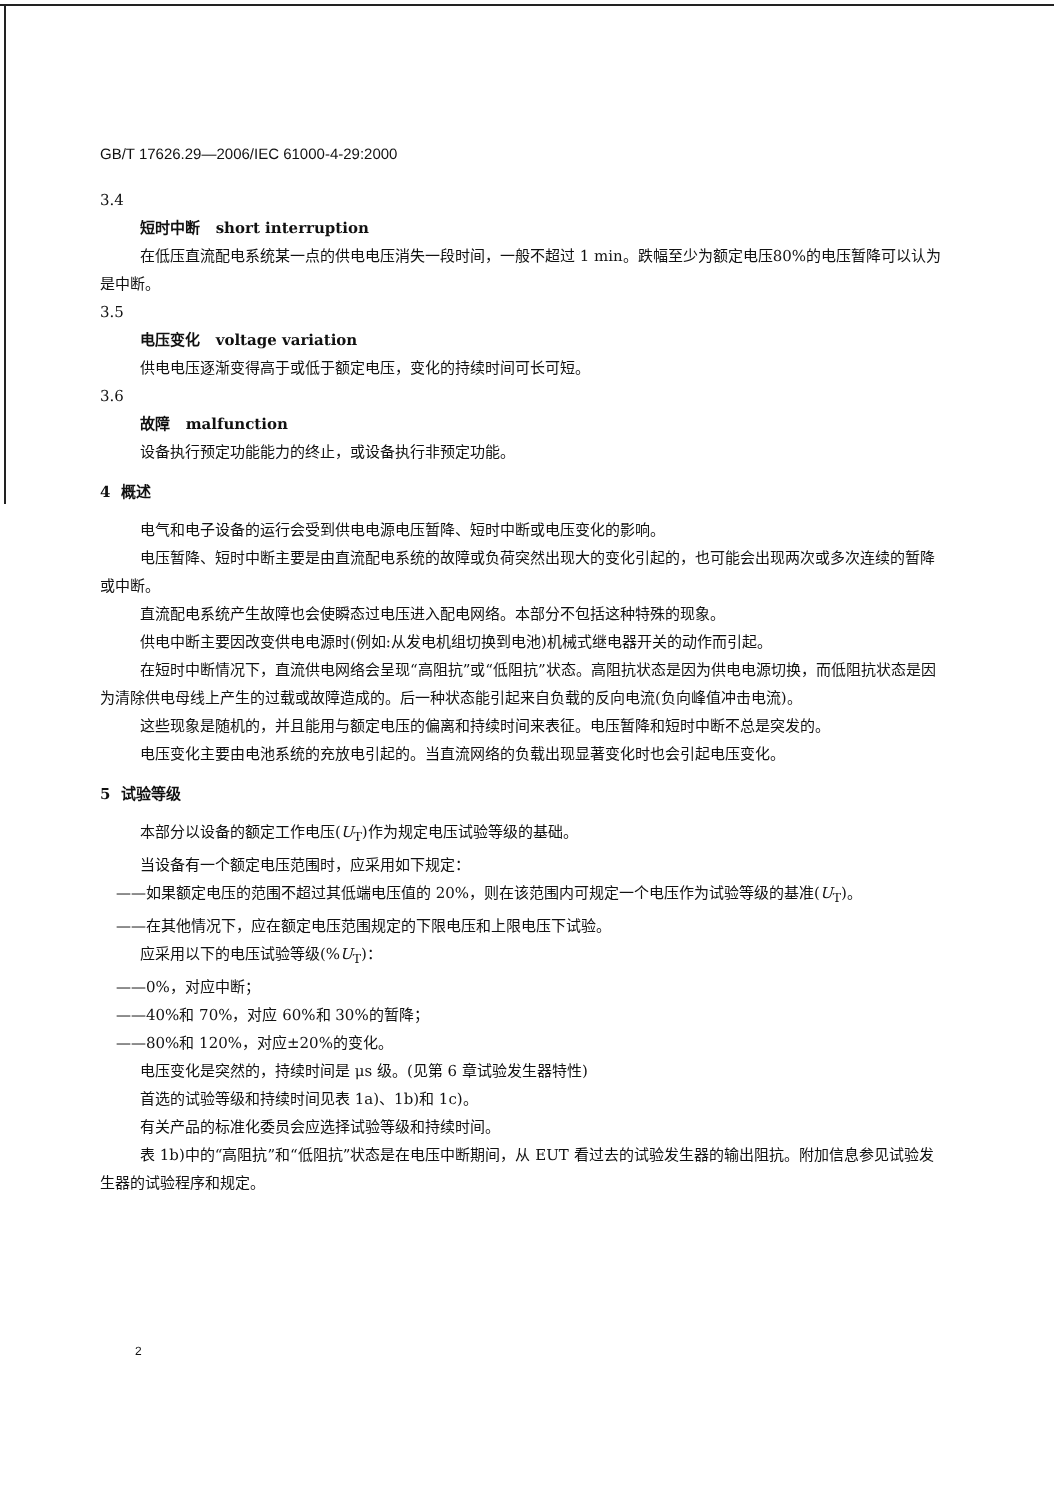GB/T 17626.29—2006/IEC 61000-4-29:2000
3.4
短时中断 short interruption
在低压直流配电系统某一点的供电电压消失一段时间，一般不超过 1 min。跌幅至少为额定电压80%的电压暂降可以认为是中断。
3.5
电压变化 voltage variation
供电电压逐渐变得高于或低于额定电压，变化的持续时间可长可短。
3.6
故障 malfunction
设备执行预定功能能力的终止，或设备执行非预定功能。
4 概述
电气和电子设备的运行会受到供电电源电压暂降、短时中断或电压变化的影响。
电压暂降、短时中断主要是由直流配电系统的故障或负荷突然出现大的变化引起的，也可能会出现两次或多次连续的暂降或中断。
直流配电系统产生故障也会使瞬态过电压进入配电网络。本部分不包括这种特殊的现象。
供电中断主要因改变供电电源时(例如:从发电机组切换到电池)机械式继电器开关的动作而引起。
在短时中断情况下，直流供电网络会呈现“高阻抗”或“低阻抗”状态。高阻抗状态是因为供电电源切换，而低阻抗状态是因为清除供电母线上产生的过载或故障造成的。后一种状态能引起来自负载的反向电流(负向峰值冲击电流)。
这些现象是随机的，并且能用与额定电压的偏离和持续时间来表征。电压暂降和短时中断不总是突发的。
电压变化主要由电池系统的充放电引起的。当直流网络的负载出现显著变化时也会引起电压变化。
5 试验等级
本部分以设备的额定工作电压(U<sub>T</sub>)作为规定电压试验等级的基础。
当设备有一个额定电压范围时，应采用如下规定：
——如果额定电压的范围不超过其低端电压值的 20%，则在该范围内可规定一个电压作为试验等级的基准(U<sub>T</sub>)。
——在其他情况下，应在额定电压范围规定的下限电压和上限电压下试验。
应采用以下的电压试验等级(%U<sub>T</sub>)：
——0%，对应中断；
——40%和 70%，对应 60%和 30%的暂降；
——80%和 120%，对应±20%的变化。
电压变化是突然的，持续时间是 μs 级。(见第 6 章试验发生器特性)
首选的试验等级和持续时间见表 1a)、1b)和 1c)。
有关产品的标准化委员会应选择试验等级和持续时间。
表 1b)中的“高阻抗”和“低阻抗”状态是在电压中断期间，从 EUT 看过去的试验发生器的输出阻抗。附加信息参见试验发生器的试验程序和规定。
2